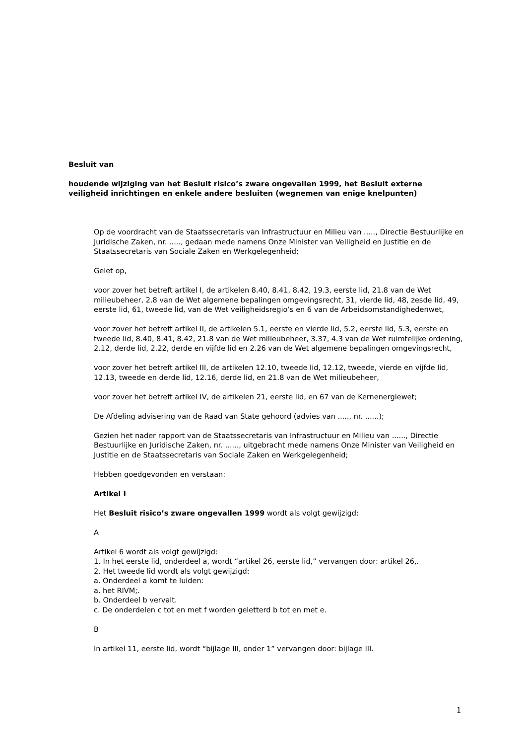Besluit van
houdende wijziging van het Besluit risico’s zware ongevallen 1999, het Besluit externe veiligheid inrichtingen en enkele andere besluiten (wegnemen van enige knelpunten)
Op de voordracht van de Staatssecretaris van Infrastructuur en Milieu van ....., Directie Bestuurlijke en Juridische Zaken, nr. ....., gedaan mede namens Onze Minister van Veiligheid en Justitie en de Staatssecretaris van Sociale Zaken en Werkgelegenheid;
Gelet op,
voor zover het betreft artikel I, de artikelen 8.40, 8.41, 8.42, 19.3, eerste lid, 21.8 van de Wet milieubeheer, 2.8 van de Wet algemene bepalingen omgevingsrecht, 31, vierde lid, 48, zesde lid, 49, eerste lid, 61, tweede lid, van de Wet veiligheidsregio’s en 6 van de Arbeidsomstandighedenwet,
voor zover het betreft artikel II, de artikelen 5.1, eerste en vierde lid, 5.2, eerste lid, 5.3, eerste en tweede lid, 8.40, 8.41, 8.42, 21.8 van de Wet milieubeheer, 3.37, 4.3 van de Wet ruimtelijke ordening, 2.12, derde lid, 2.22, derde en vijfde lid en 2.26 van de Wet algemene bepalingen omgevingsrecht,
voor zover het betreft artikel III, de artikelen 12.10, tweede lid, 12.12, tweede, vierde en vijfde lid, 12.13, tweede en derde lid, 12.16, derde lid, en 21.8 van de Wet milieubeheer,
voor zover het betreft artikel IV, de artikelen 21, eerste lid, en 67 van de Kernenergiewet;
De Afdeling advisering van de Raad van State gehoord (advies van ....., nr. ......);
Gezien het nader rapport van de Staatssecretaris van Infrastructuur en Milieu van ......, Directie Bestuurlijke en Juridische Zaken, nr. ......, uitgebracht mede namens Onze Minister van Veiligheid en Justitie en de Staatssecretaris van Sociale Zaken en Werkgelegenheid;
Hebben goedgevonden en verstaan:
Artikel I
Het Besluit risico’s zware ongevallen 1999 wordt als volgt gewijzigd:
A
Artikel 6 wordt als volgt gewijzigd:
1. In het eerste lid, onderdeel a, wordt “artikel 26, eerste lid,” vervangen door: artikel 26,.
2. Het tweede lid wordt als volgt gewijzigd:
a. Onderdeel a komt te luiden:
a. het RIVM;.
b. Onderdeel b vervalt.
c. De onderdelen c tot en met f worden geletterd b tot en met e.
B
In artikel 11, eerste lid, wordt “bijlage III, onder 1” vervangen door: bijlage III.
1